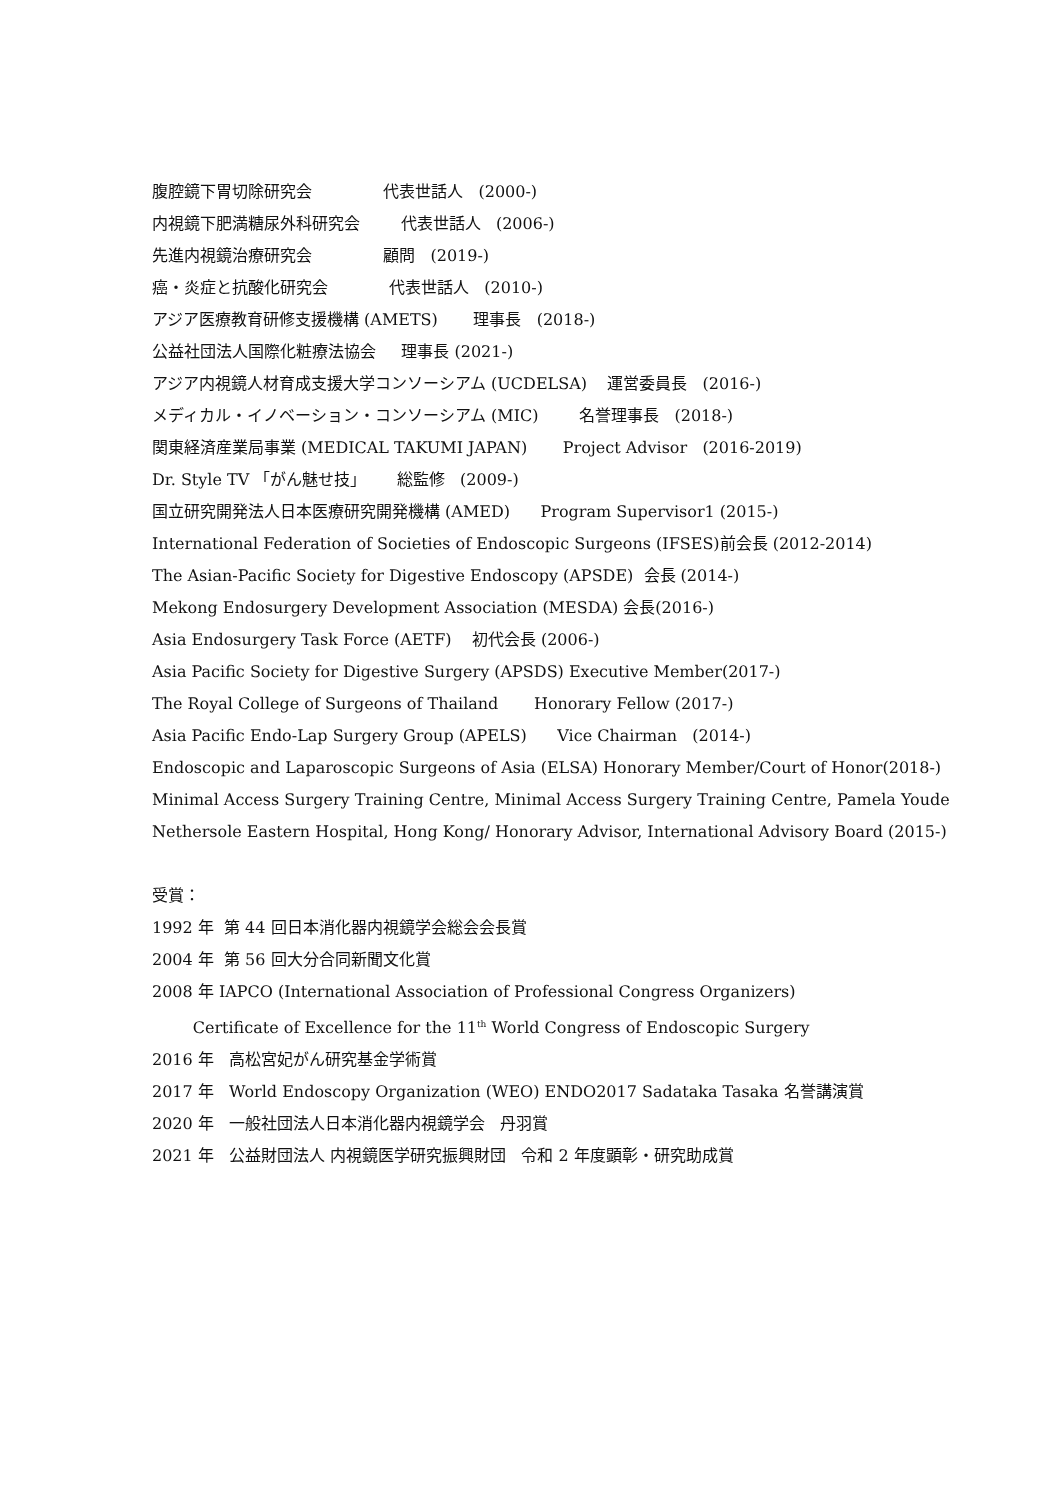腹腔鏡下胃切除研究会 代表世話人 (2000-)
内視鏡下肥満糖尿外科研究会 代表世話人 (2006-)
先進内視鏡治療研究会 顧問 (2019-)
癌・炎症と抗酸化研究会 代表世話人 (2010-)
アジア医療教育研修支援機構 (AMETS) 理事長 (2018-)
公益社団法人国際化粧療法協会 理事長 (2021-)
アジア内視鏡人材育成支援大学コンソーシアム (UCDELSA) 運営委員長 (2016-)
メディカル・イノベーション・コンソーシアム (MIC) 名誉理事長 (2018-)
関東経済産業局事業 (MEDICAL TAKUMI JAPAN) Project Advisor (2016-2019)
Dr. Style TV 「がん魅せ技」 総監修 (2009-)
国立研究開発法人日本医療研究開発機構 (AMED) Program Supervisor1 (2015-)
International Federation of Societies of Endoscopic Surgeons (IFSES)前会長 (2012-2014)
The Asian-Pacific Society for Digestive Endoscopy (APSDE) 会長 (2014-)
Mekong Endosurgery Development Association (MESDA) 会長(2016-)
Asia Endosurgery Task Force (AETF) 初代会長 (2006-)
Asia Pacific Society for Digestive Surgery (APSDS) Executive Member(2017-)
The Royal College of Surgeons of Thailand Honorary Fellow (2017-)
Asia Pacific Endo-Lap Surgery Group (APELS) Vice Chairman (2014-)
Endoscopic and Laparoscopic Surgeons of Asia (ELSA) Honorary Member/Court of Honor(2018-)
Minimal Access Surgery Training Centre, Minimal Access Surgery Training Centre, Pamela Youde Nethersole Eastern Hospital, Hong Kong/ Honorary Advisor, International Advisory Board (2015-)
受賞：
1992 年 第 44 回日本消化器内視鏡学会総会会長賞
2004 年 第 56 回大分合同新聞文化賞
2008 年 IAPCO (International Association of Professional Congress Organizers)
Certificate of Excellence for the 11<sup>th</sup> World Congress of Endoscopic Surgery
2016 年 高松宮妃がん研究基金学術賞
2017 年 World Endoscopy Organization (WEO) ENDO2017 Sadataka Tasaka 名誉講演賞
2020 年 一般社団法人日本消化器内視鏡学会 丹羽賞
2021 年 公益財団法人 内視鏡医学研究振興財団 令和 2 年度顕彰・研究助成賞